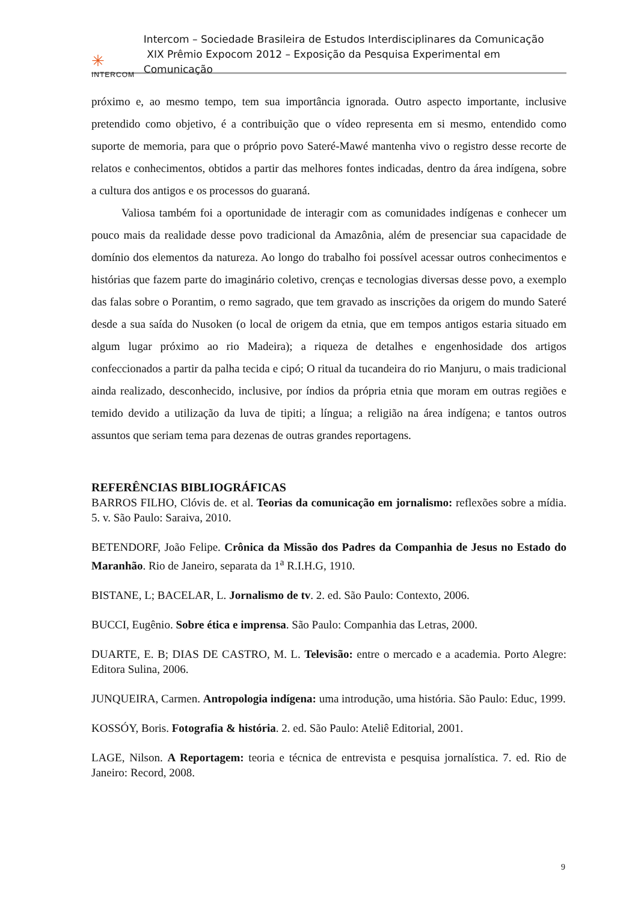✳
INTERCOM
Intercom – Sociedade Brasileira de Estudos Interdisciplinares da Comunicação
XIX Prêmio Expocom 2012 – Exposição da Pesquisa Experimental em Comunicação
próximo e, ao mesmo tempo, tem sua importância ignorada. Outro aspecto importante, inclusive pretendido como objetivo, é a contribuição que o vídeo representa em si mesmo, entendido como suporte de memoria, para que o próprio povo Sateré-Mawé mantenha vivo o registro desse recorte de relatos e conhecimentos, obtidos a partir das melhores fontes indicadas, dentro da área indígena, sobre a cultura dos antigos e os processos do guaraná.
Valiosa também foi a oportunidade de interagir com as comunidades indígenas e conhecer um pouco mais da realidade desse povo tradicional da Amazônia, além de presenciar sua capacidade de domínio dos elementos da natureza. Ao longo do trabalho foi possível acessar outros conhecimentos e histórias que fazem parte do imaginário coletivo, crenças e tecnologias diversas desse povo, a exemplo das falas sobre o Porantim, o remo sagrado, que tem gravado as inscrições da origem do mundo Sateré desde a sua saída do Nusoken (o local de origem da etnia, que em tempos antigos estaria situado em algum lugar próximo ao rio Madeira); a riqueza de detalhes e engenhosidade dos artigos confeccionados a partir da palha tecida e cipó; O ritual da tucandeira do rio Manjuru, o mais tradicional ainda realizado, desconhecido, inclusive, por índios da própria etnia que moram em outras regiões e temido devido a utilização da luva de tipiti; a língua; a religião na área indígena; e tantos outros assuntos que seriam tema para dezenas de outras grandes reportagens.
REFERÊNCIAS BIBLIOGRÁFICAS
BARROS FILHO, Clóvis de. et al. Teorias da comunicação em jornalismo: reflexões sobre a mídia. 5. v. São Paulo: Saraiva, 2010.
BETENDORF, João Felipe. Crônica da Missão dos Padres da Companhia de Jesus no Estado do Maranhão. Rio de Janeiro, separata da 1<sup>a</sup> R.I.H.G, 1910.
BISTANE, L; BACELAR, L. Jornalismo de tv. 2. ed. São Paulo: Contexto, 2006.
BUCCI, Eugênio. Sobre ética e imprensa. São Paulo: Companhia das Letras, 2000.
DUARTE, E. B; DIAS DE CASTRO, M. L. Televisão: entre o mercado e a academia. Porto Alegre: Editora Sulina, 2006.
JUNQUEIRA, Carmen. Antropologia indígena: uma introdução, uma história. São Paulo: Educ, 1999.
KOSSÓY, Boris. Fotografia & história. 2. ed. São Paulo: Ateliê Editorial, 2001.
LAGE, Nilson. A Reportagem: teoria e técnica de entrevista e pesquisa jornalística. 7. ed. Rio de Janeiro: Record, 2008.
9